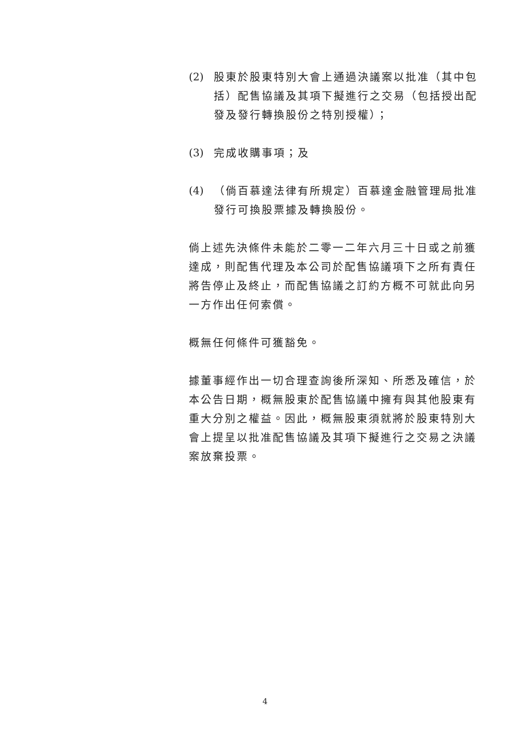(2) 股東於股東特別大會上通過決議案以批准（其中包括）配售協議及其項下擬進行之交易（包括授出配發及發行轉換股份之特別授權）；
(3) 完成收購事項；及
(4) （倘百慕達法律有所規定）百慕達金融管理局批准發行可換股票據及轉換股份。
倘上述先決條件未能於二零一二年六月三十日或之前獲達成，則配售代理及本公司於配售協議項下之所有責任將告停止及終止，而配售協議之訂約方概不可就此向另一方作出任何索償。
概無任何條件可獲豁免。
據董事經作出一切合理查詢後所深知、所悉及確信，於本公告日期，概無股東於配售協議中擁有與其他股東有重大分別之權益。因此，概無股東須就將於股東特別大會上提呈以批准配售協議及其項下擬進行之交易之決議案放棄投票。
4